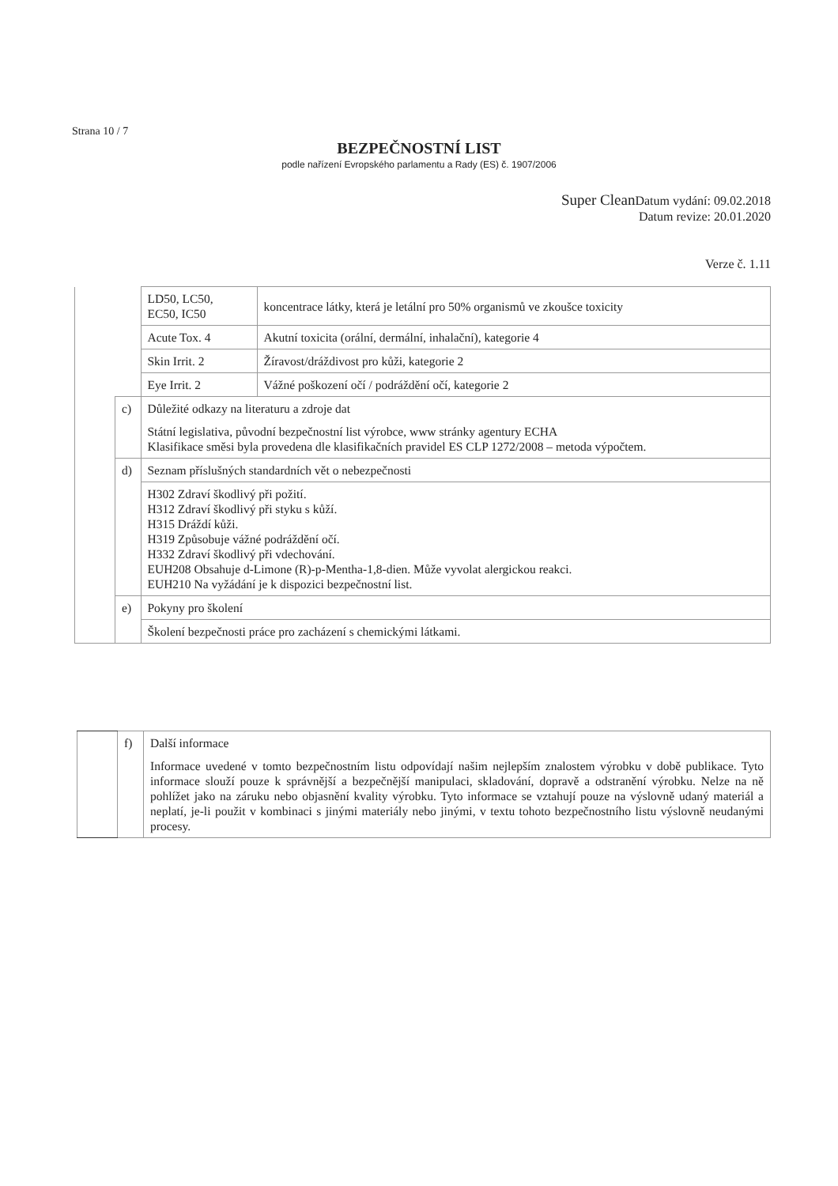Strana 10 / 7
BEZPEČNOSTNÍ LIST
podle nařízení Evropského parlamentu a Rady (ES) č. 1907/2006
Super Clean Datum vydání: 09.02.2018
Datum revize: 20.01.2020
Verze č. 1.11
| | | LD50, LC50, EC50, IC50 | koncentrace látky, která je letální pro 50% organismů ve zkoušce toxicity |
| | | Acute Tox. 4 | Akutní toxicita (orální, dermální, inhalační), kategorie 4 |
| | | Skin Irrit. 2 | Žíravost/dráždivost pro kůži, kategorie 2 |
| | | Eye Irrit. 2 | Vážné poškození očí / podráždění očí, kategorie 2 |
| | c) | Důležité odkazy na literaturu a zdroje dat Státní legislativa, původní bezpečnostní list výrobce, www stránky agentury ECHA Klasifikace směsi byla provedena dle klasifikačních pravidel ES CLP 1272/2008 – metoda výpočtem. | |
| | d) | Seznam příslušných standardních vět o nebezpečnosti | |
| | | H302 Zdraví škodlivý při požití. H312 Zdraví škodlivý při styku s kůží. H315 Dráždí kůži. H319 Způsobuje vážné podráždění očí. H332 Zdraví škodlivý při vdechování. EUH208 Obsahuje d-Limone (R)-p-Mentha-1,8-dien. Může vyvolat alergickou reakci. EUH210 Na vyžádání je k dispozici bezpečnostní list. | |
| | e) | Pokyny pro školení | |
| | | Školení bezpečnosti práce pro zacházení s chemickými látkami. | |
| | f) | Další informace Informace uvedené v tomto bezpečnostním listu odpovídají našim nejlepším znalostem výrobku v době publikace. Tyto informace slouží pouze k správnější a bezpečnější manipulaci, skladování, dopravě a odstranění výrobku. Nelze na ně pohlížet jako na záruku nebo objasnění kvality výrobku. Tyto informace se vztahují pouze na výslovně udaný materiál a neplatí, je-li použit v kombinaci s jinými materiály nebo jinými, v textu tohoto bezpečnostního listu výslovně neudanými procesy. |